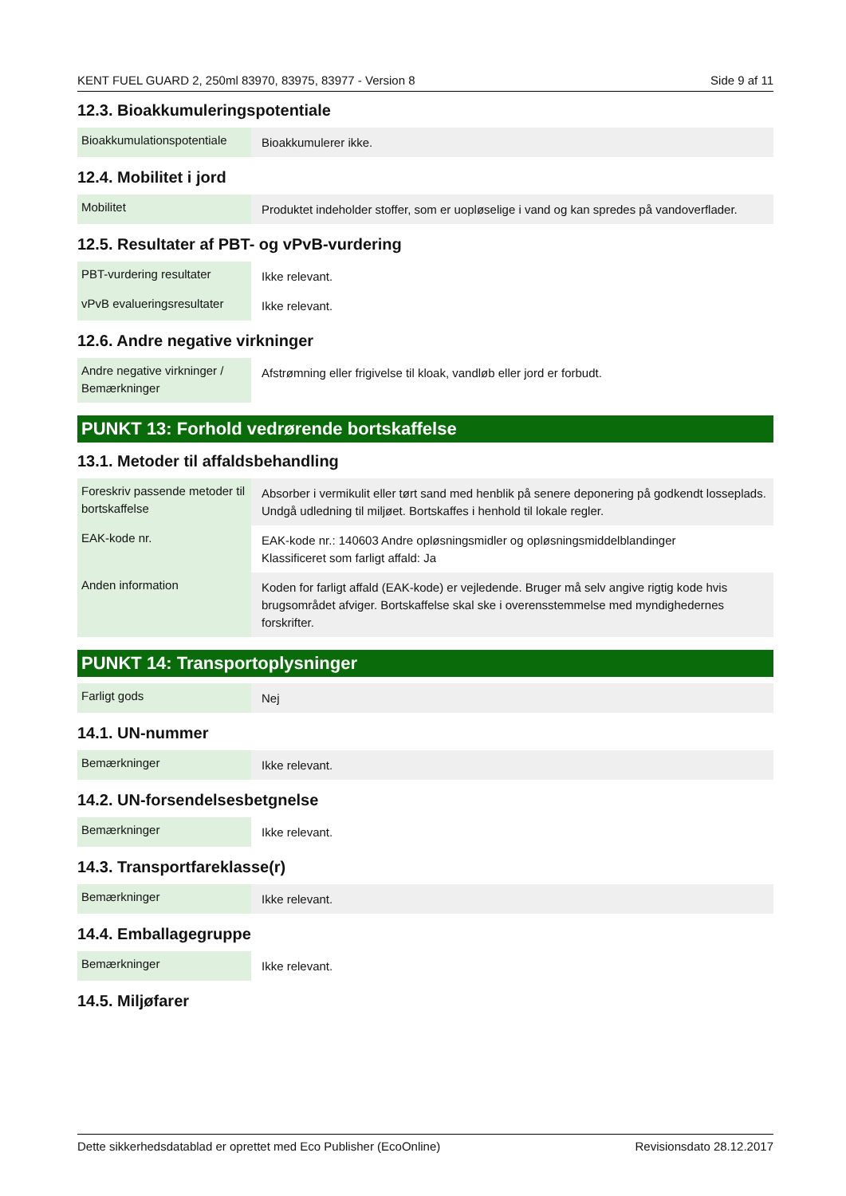KENT FUEL GUARD 2, 250ml 83970, 83975, 83977 - Version 8 Side 9 af 11
12.3. Bioakkumuleringspotentiale
| Bioakkumulationspotentiale | Bioakkumulerer ikke. |
12.4. Mobilitet i jord
| Mobilitet | Produktet indeholder stoffer, som er uopløselige i vand og kan spredes på vandoverflader. |
12.5. Resultater af PBT- og vPvB-vurdering
| PBT-vurdering resultater | Ikke relevant. |
| vPvB evalueringsresultater | Ikke relevant. |
12.6. Andre negative virkninger
| Andre negative virkninger / Bemærkninger | Afstrømning eller frigivelse til kloak, vandløb eller jord er forbudt. |
PUNKT 13: Forhold vedrørende bortskaffelse
13.1. Metoder til affaldsbehandling
| Foreskriv passende metoder til bortskaffelse | Absorber i vermikulit eller tørt sand med henblik på senere deponering på godkendt losseplads. Undgå udledning til miljøet. Bortskaffes i henhold til lokale regler. |
| EAK-kode nr. | EAK-kode nr.: 140603 Andre opløsningsmidler og opløsningsmiddelblandinger Klassificeret som farligt affald: Ja |
| Anden information | Koden for farligt affald (EAK-kode) er vejledende. Bruger må selv angive rigtig kode hvis brugsområdet afviger. Bortskaffelse skal ske i overensstemmelse med myndighedernes forskrifter. |
PUNKT 14: Transportoplysninger
| Farligt gods | Nej |
14.1. UN-nummer
| Bemærkninger | Ikke relevant. |
14.2. UN-forsendelsesbetgnelse
| Bemærkninger | Ikke relevant. |
14.3. Transportfareklasse(r)
| Bemærkninger | Ikke relevant. |
14.4. Emballagegruppe
| Bemærkninger | Ikke relevant. |
14.5. Miljøfarer
Dette sikkerhedsdatablad er oprettet med Eco Publisher (EcoOnline) Revisionsdato 28.12.2017